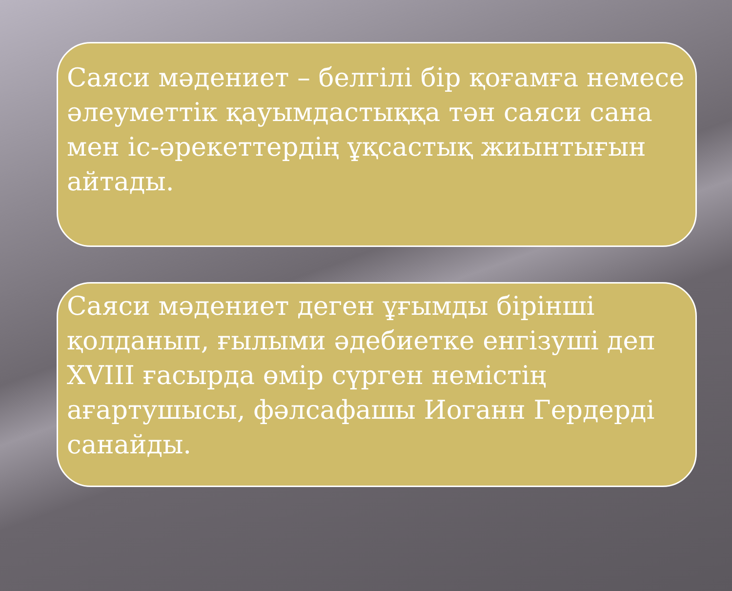Саяси мәдениет – белгілі бір қоғамға немесе әлеуметтік қауымдастыққа тән саяси сана мен іс-әрекеттердің ұқсастық жиынтығын айтады.
Саяси мәдениет деген ұғымды бірінші қолданып, ғылыми әдебиетке енгізуші деп XVIII ғасырда өмір сүрген немістің ағартушысы, фәлсафашы Иоганн Гердерді санайды.